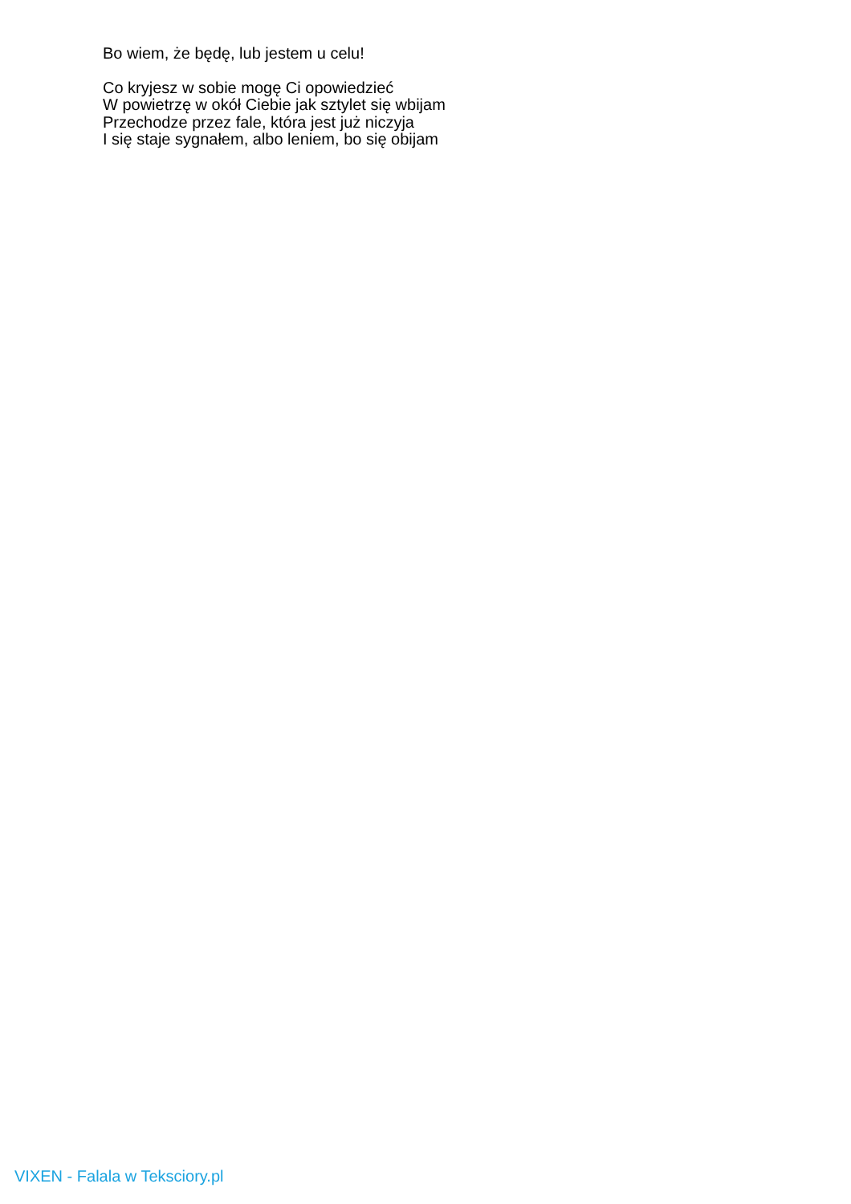Bo wiem, że będę, lub jestem u celu!
Co kryjesz w sobie mogę Ci opowiedzieć
W powietrzę w okół Ciebie jak sztylet się wbijam
Przechodze przez fale, która jest już niczyja
I się staje sygnałem, albo leniem, bo się obijam
VIXEN - Falala w Teksciory.pl